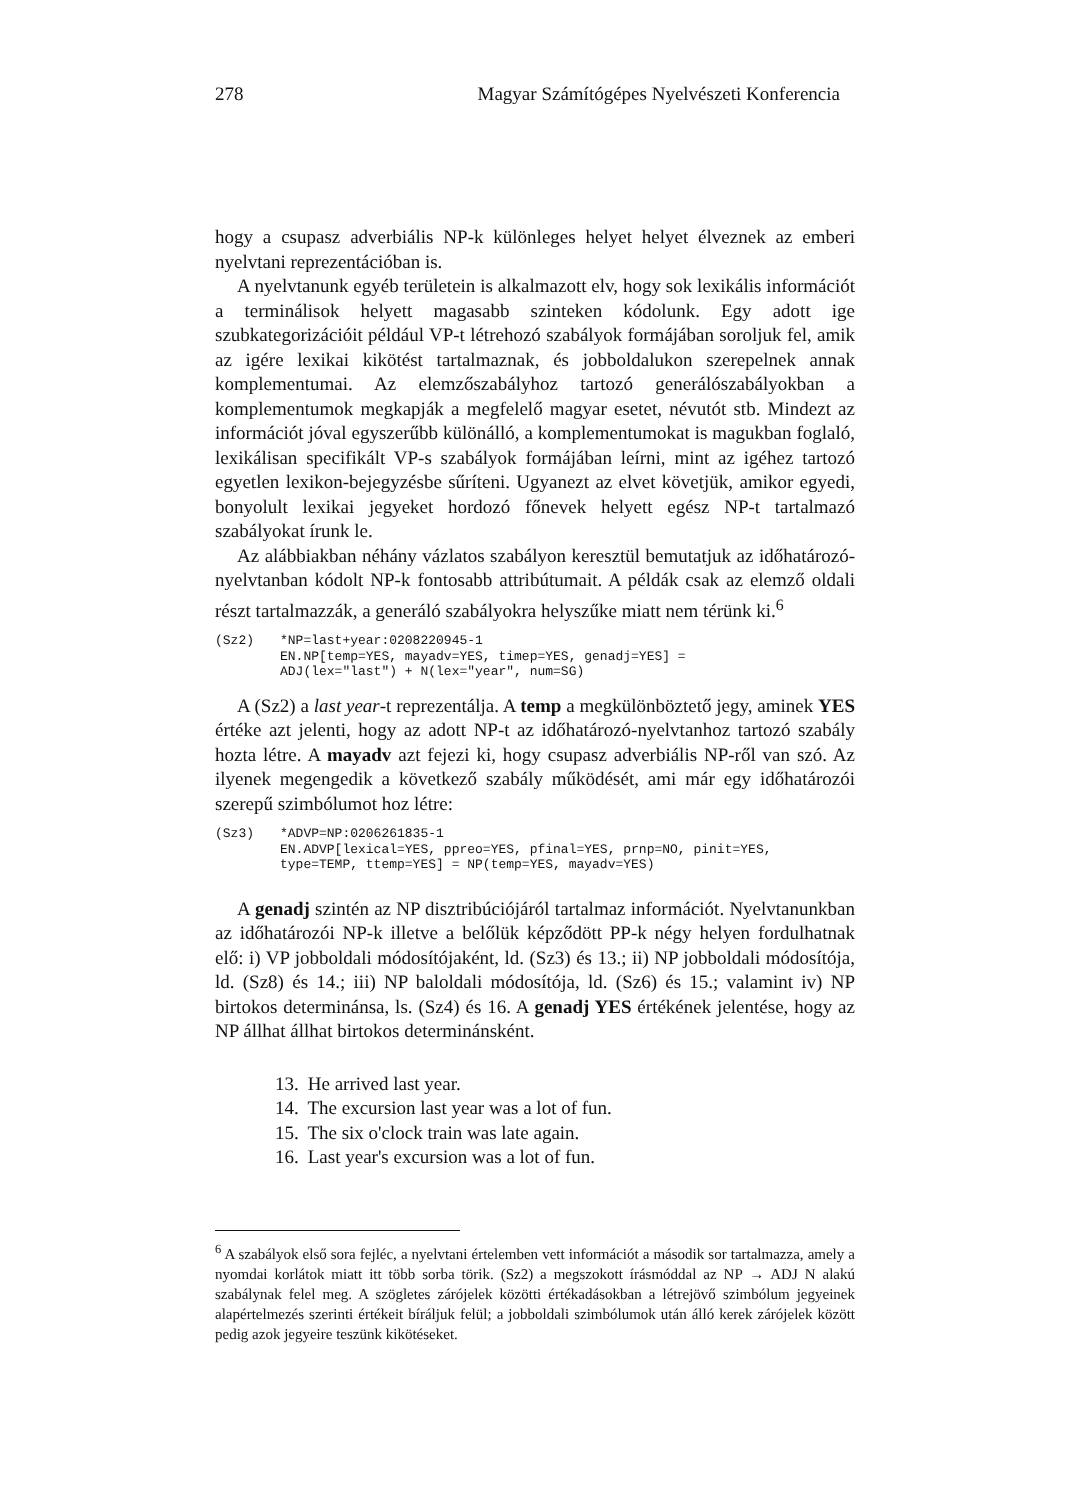278 Magyar Számítógépes Nyelvészeti Konferencia
hogy a csupasz adverbiális NP-k különleges helyet helyet élveznek az emberi nyelvtani reprezentációban is.
A nyelvtanunk egyéb területein is alkalmazott elv, hogy sok lexikális információt a terminálisok helyett magasabb szinteken kódolunk. Egy adott ige szubkategorizációit például VP-t létrehozó szabályok formájában soroljuk fel, amik az igére lexikai kikötést tartalmaznak, és jobboldalukon szerepelnek annak komplementumai. Az elemzőszabályhoz tartozó generálószabályokban a komplementumok megkapják a megfelelő magyar esetet, névutót stb. Mindezt az információt jóval egyszerűbb különálló, a komplementumokat is magukban foglaló, lexikálisan specifikált VP-s szabályok formájában leírni, mint az igéhez tartozó egyetlen lexikon-bejegyzésbe sűríteni. Ugyanezt az elvet követjük, amikor egyedi, bonyolult lexikai jegyeket hordozó főnevek helyett egész NP-t tartalmazó szabályokat írunk le.
Az alábbiakban néhány vázlatos szabályon keresztül bemutatjuk az időhatározó-nyelvtanban kódolt NP-k fontosabb attribútumait. A példák csak az elemző oldali részt tartalmazzák, a generáló szabályokra helyszűke miatt nem térünk ki.<sup>6</sup>
(Sz2) *NP=last+year:0208220945-1
EN.NP[temp=YES, mayadv=YES, timep=YES, genadj=YES] =
ADJ(lex="last") + N(lex="year", num=SG)
A (Sz2) a last year-t reprezentálja. A temp a megkülönböztető jegy, aminek YES értéke azt jelenti, hogy az adott NP-t az időhatározó-nyelvtanhoz tartozó szabály hozta létre. A mayadv azt fejezi ki, hogy csupasz adverbiális NP-ről van szó. Az ilyenek megengedik a következő szabály működését, ami már egy időhatározói szerepű szimbólumot hoz létre:
(Sz3) *ADVP=NP:0206261835-1
EN.ADVP[lexical=YES, ppreo=YES, pfinal=YES, prnp=NO, pinit=YES,
type=TEMP, ttemp=YES] = NP(temp=YES, mayadv=YES)
A genadj szintén az NP disztribúciójáról tartalmaz információt. Nyelvtanunkban az időhatározói NP-k illetve a belőlük képződött PP-k négy helyen fordulhatnak elő: i) VP jobboldali módosítójaként, ld. (Sz3) és 13.; ii) NP jobboldali módosítója, ld. (Sz8) és 14.; iii) NP baloldali módosítója, ld. (Sz6) és 15.; valamint iv) NP birtokos determinánsa, ls. (Sz4) és 16. A genadj YES értékének jelentése, hogy az NP állhat állhat birtokos determinánsként.
13. He arrived last year.
14. The excursion last year was a lot of fun.
15. The six o'clock train was late again.
16. Last year's excursion was a lot of fun.
<sup>6</sup> A szabályok első sora fejléc, a nyelvtani értelemben vett információt a második sor tartalmazza, amely a nyomdai korlátok miatt itt több sorba törik. (Sz2) a megszokott írásmóddal az NP → ADJ N alakú szabálynak felel meg. A szögletes zárójelek közötti értékadásokban a létrejövő szimbólum jegyeinek alapértelmezés szerinti értékeit bíráljuk felül; a jobboldali szimbólumok után álló kerek zárójelek között pedig azok jegyeire teszünk kikötéseket.